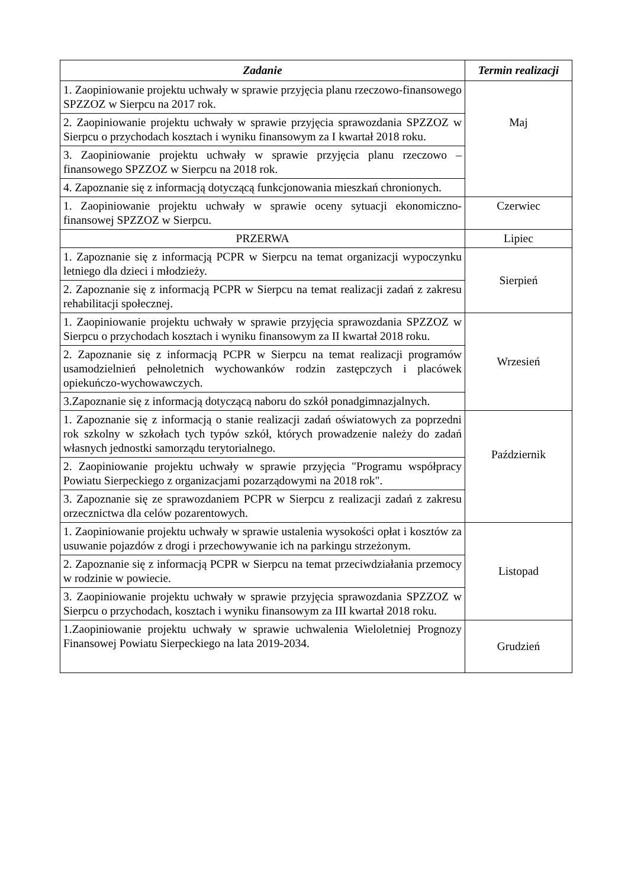| Zadanie | Termin realizacji |
| --- | --- |
| 1. Zaopiniowanie projektu uchwały w sprawie przyjęcia planu rzeczowo-finansowego SPZZOZ w Sierpcu na 2017 rok. | Maj |
| 2. Zaopiniowanie projektu uchwały w sprawie przyjęcia sprawozdania SPZZOZ w Sierpcu o przychodach kosztach i wyniku finansowym za I kwartał 2018 roku. | |
| 3. Zaopiniowanie projektu uchwały w sprawie przyjęcia planu rzeczowo – finansowego SPZZOZ w Sierpcu na 2018 rok. | |
| 4. Zapoznanie się z informacją dotyczącą funkcjonowania mieszkań chronionych. | |
| 1. Zaopiniowanie projektu uchwały w sprawie oceny sytuacji ekonomiczno-finansowej SPZZOZ w Sierpcu. | Czerwiec |
| PRZERWA | Lipiec |
| 1. Zapoznanie się z informacją PCPR w Sierpcu na temat organizacji wypoczynku letniego dla dzieci i młodzieży. | Sierpień |
| 2. Zapoznanie się z informacją PCPR w Sierpcu na temat realizacji zadań z zakresu rehabilitacji społecznej. | |
| 1. Zaopiniowanie projektu uchwały w sprawie przyjęcia sprawozdania SPZZOZ w Sierpcu o przychodach kosztach i wyniku finansowym za II kwartał 2018 roku. | Wrzesień |
| 2. Zapoznanie się z informacją PCPR w Sierpcu na temat realizacji programów usamodzielnień pełnoletnich wychowanków rodzin zastępczych i placówek opiekuńczo-wychowawczych. | |
| 3.Zapoznanie się z informacją dotyczącą naboru do szkół ponadgimnazjalnych. | |
| 1. Zapoznanie się z informacją o stanie realizacji zadań oświatowych za poprzedni rok szkolny w szkołach tych typów szkół, których prowadzenie należy do zadań własnych jednostki samorządu terytorialnego. | Październik |
| 2. Zaopiniowanie projektu uchwały w sprawie przyjęcia "Programu współpracy Powiatu Sierpeckiego z organizacjami pozarządowymi na 2018 rok". | |
| 3. Zapoznanie się ze sprawozdaniem PCPR w Sierpcu z realizacji zadań z zakresu orzecznictwa dla celów pozarentowych. | |
| 1. Zaopiniowanie projektu uchwały w sprawie ustalenia wysokości opłat i kosztów za usuwanie pojazdów z drogi i przechowywanie ich na parkingu strzeżonym. | Listopad |
| 2. Zapoznanie się z informacją PCPR w Sierpcu na temat przeciwdziałania przemocy w rodzinie w powiecie. | |
| 3. Zaopiniowanie projektu uchwały w sprawie przyjęcia sprawozdania SPZZOZ w Sierpcu o przychodach, kosztach i wyniku finansowym za III kwartał 2018 roku. | |
| 1.Zaopiniowanie projektu uchwały w sprawie uchwalenia Wieloletniej Prognozy Finansowej Powiatu Sierpeckiego na lata 2019-2034. | Grudzień |